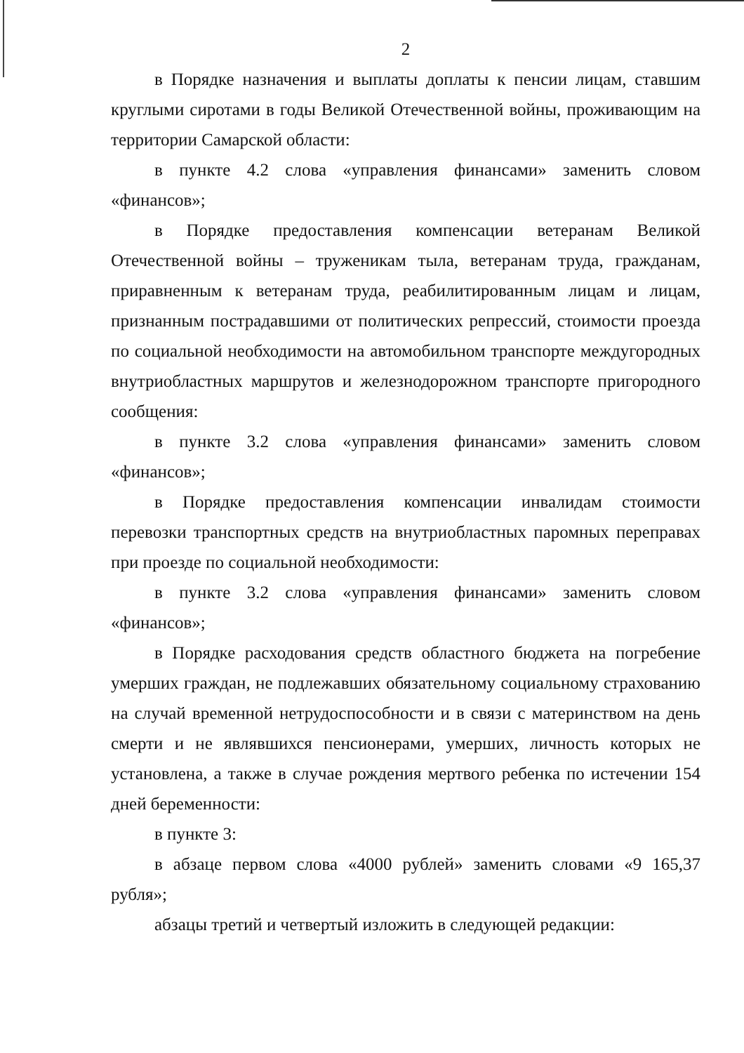2
в Порядке назначения и выплаты доплаты к пенсии лицам, ставшим круглыми сиротами в годы Великой Отечественной войны, проживающим на территории Самарской области:
в пункте 4.2 слова «управления финансами» заменить словом «финансов»;
в Порядке предоставления компенсации ветеранам Великой Отечественной войны – труженикам тыла, ветеранам труда, гражданам, приравненным к ветеранам труда, реабилитированным лицам и лицам, признанным пострадавшими от политических репрессий, стоимости проезда по социальной необходимости на автомобильном транспорте междугородных внутриобластных маршрутов и железнодорожном транспорте пригородного сообщения:
в пункте 3.2 слова «управления финансами» заменить словом «финансов»;
в Порядке предоставления компенсации инвалидам стоимости перевозки транспортных средств на внутриобластных паромных переправах при проезде по социальной необходимости:
в пункте 3.2 слова «управления финансами» заменить словом «финансов»;
в Порядке расходования средств областного бюджета на погребение умерших граждан, не подлежавших обязательному социальному страхованию на случай временной нетрудоспособности и в связи с материнством на день смерти и не являвшихся пенсионерами, умерших, личность которых не установлена, а также в случае рождения мертвого ребенка по истечении 154 дней беременности:
в пункте 3:
в абзаце первом слова «4000 рублей» заменить словами «9 165,37 рубля»;
абзацы третий и четвертый изложить в следующей редакции: